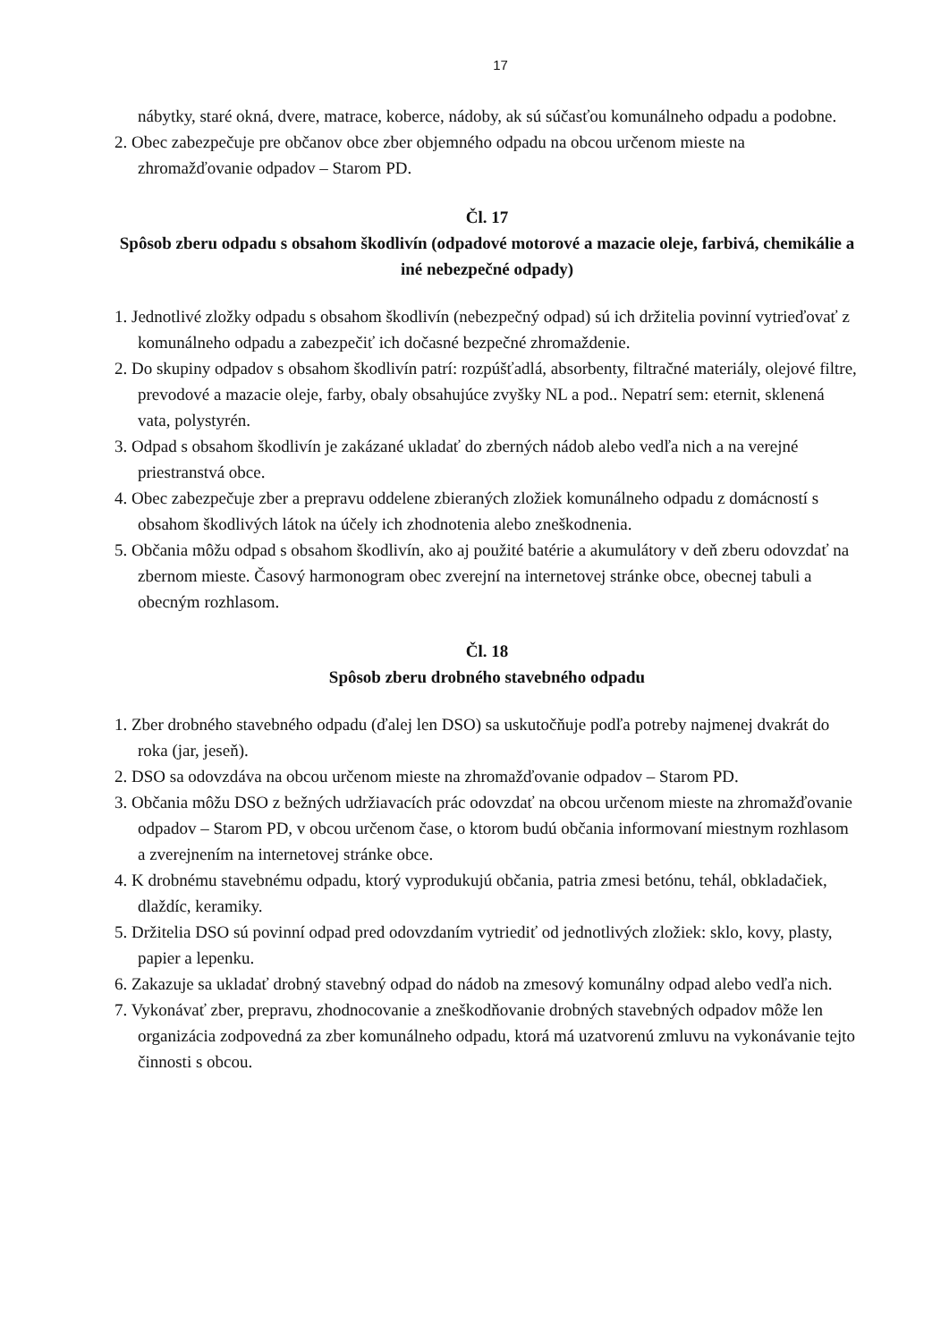17
nábytky, staré okná, dvere, matrace, koberce, nádoby, ak sú súčasťou komunálneho odpadu a podobne.
2. Obec zabezpečuje pre občanov obce zber objemného odpadu na obcou určenom mieste na zhromažďovanie odpadov – Starom PD.
Čl. 17
Spôsob zberu odpadu s obsahom škodlivín (odpadové motorové a mazacie oleje, farbivá, chemikálie a iné nebezpečné odpady)
1. Jednotlivé zložky odpadu s obsahom škodlivín (nebezpečný odpad) sú ich držitelia povinní vytrieďovať z komunálneho odpadu a zabezpečiť ich dočasné bezpečné zhromaždenie.
2. Do skupiny odpadov s obsahom škodlivín patrí: rozpúšťadlá, absorbenty, filtračné materiály, olejové filtre, prevodové a mazacie oleje, farby, obaly obsahujúce zvyšky NL a pod.. Nepatrí sem: eternit, sklenená vata, polystyrén.
3. Odpad s obsahom škodlivín je zakázané ukladať do zberných nádob alebo vedľa nich a na verejné priestranstvá obce.
4. Obec zabezpečuje zber a prepravu oddelene zbieraných zložiek komunálneho odpadu z domácností s obsahom škodlivých látok na účely ich zhodnotenia alebo zneškodnenia.
5. Občania môžu odpad s obsahom škodlivín, ako aj použité batérie a akumulátory v deň zberu odovzdať na zbernom mieste. Časový harmonogram obec zverejní na internetovej stránke obce, obecnej tabuli a obecným rozhlasom.
Čl. 18
Spôsob zberu drobného stavebného odpadu
1. Zber drobného stavebného odpadu (ďalej len DSO) sa uskutočňuje podľa potreby najmenej dvakrát do roka (jar, jeseň).
2. DSO sa odovzdáva na obcou určenom mieste na zhromažďovanie odpadov – Starom PD.
3. Občania môžu DSO z bežných udržiavacích prác odovzdať na obcou určenom mieste na zhromažďovanie odpadov – Starom PD, v obcou určenom čase, o ktorom budú občania informovaní miestnym rozhlasom a zverejnením na internetovej stránke obce.
4. K drobnému stavebnému odpadu, ktorý vyprodukujú občania, patria zmesi betónu, tehál, obkladačiek, dlaždíc, keramiky.
5. Držitelia DSO sú povinní odpad pred odovzdaním vytriediť od jednotlivých zložiek: sklo, kovy, plasty, papier a lepenku.
6. Zakazuje sa ukladať drobný stavebný odpad do nádob na zmesový komunálny odpad alebo vedľa nich.
7. Vykonávať zber, prepravu, zhodnocovanie a zneškodňovanie drobných stavebných odpadov môže len organizácia zodpovedná za zber komunálneho odpadu, ktorá má uzatvorenú zmluvu na vykonávanie tejto činnosti s obcou.